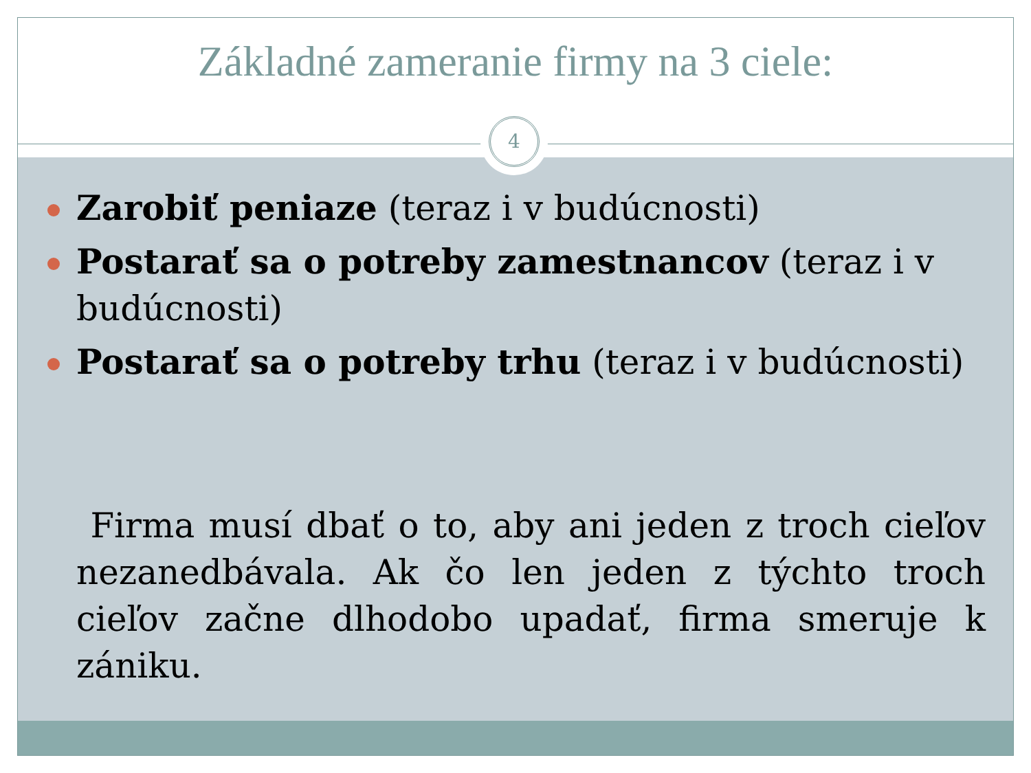Základné zameranie firmy na 3 ciele:
4
Zarobiť peniaze (teraz i v budúcnosti)
Postarať sa o potreby zamestnancov (teraz i v budúcnosti)
Postarať sa o potreby trhu (teraz i v budúcnosti)
Firma musí dbať o to, aby ani jeden z troch cieľov nezanedbávala. Ak čo len jeden z týchto troch cieľov začne dlhodobo upadať, firma smeruje k zániku.